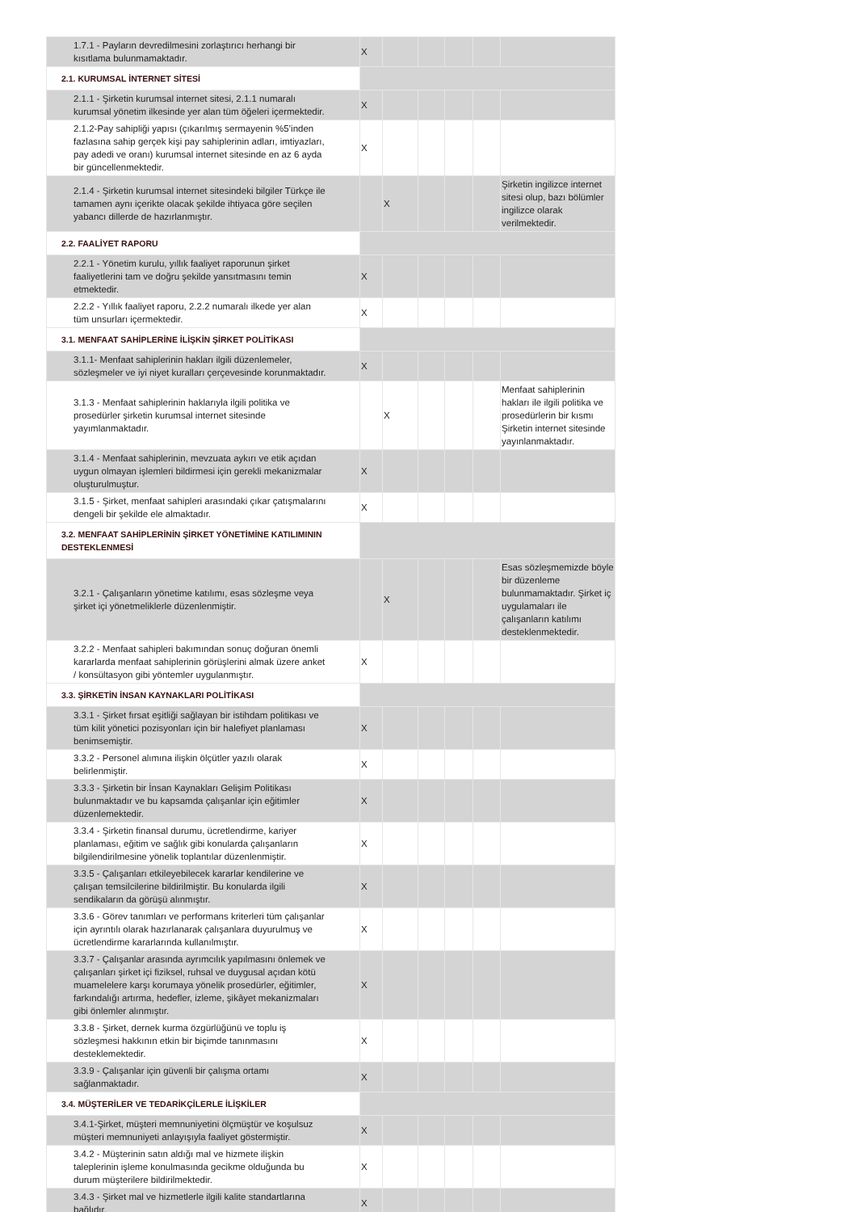| 1.7.1 - Payların devredilmesini zorlaştırıcı herhangi bir kısıtlama bulunmamaktadır. | X | | | | | |
| 2.1. KURUMSAL İNTERNET SİTESİ | | | | | | |
| 2.1.1 - Şirketin kurumsal internet sitesi, 2.1.1 numaralı kurumsal yönetim ilkesinde yer alan tüm öğeleri içermektedir. | X | | | | | |
| 2.1.2-Pay sahipliği yapısı (çıkarılmış sermayenin %5’inden fazlasına sahip gerçek kişi pay sahiplerinin adları, imtiyazları, pay adedi ve oranı) kurumsal internet sitesinde en az 6 ayda bir güncellenmektedir. | X | | | | | |
| 2.1.4 - Şirketin kurumsal internet sitesindeki bilgiler Türkçe ile tamamen aynı içerikte olacak şekilde ihtiyaca göre seçilen yabancı dillerde de hazırlanmıştır. | | X | | | | Şirketin ingilizce internet sitesi olup, bazı bölümler ingilizce olarak verilmektedir. |
| 2.2. FAALİYET RAPORU | | | | | | |
| 2.2.1 - Yönetim kurulu, yıllık faaliyet raporunun şirket faaliyetlerini tam ve doğru şekilde yansıtmasını temin etmektedir. | X | | | | | |
| 2.2.2 - Yıllık faaliyet raporu, 2.2.2 numaralı ilkede yer alan tüm unsurları içermektedir. | X | | | | | |
| 3.1. MENFAAT SAHİPLERİNE İLİŞKİN ŞİRKET POLİTİKASI | | | | | | |
| 3.1.1- Menfaat sahiplerinin hakları ilgili düzenlemeler, sözleşmeler ve iyi niyet kuralları çerçevesinde korunmaktadır. | X | | | | | |
| 3.1.3 - Menfaat sahiplerinin haklarıyla ilgili politika ve prosedürler şirketin kurumsal internet sitesinde yayımlanmaktadır. | | X | | | | Menfaat sahiplerinin hakları ile ilgili politika ve prosedürlerin bir kısmı Şirketin internet sitesinde yayınlanmaktadır. |
| 3.1.4 - Menfaat sahiplerinin, mevzuata aykırı ve etik açıdan uygun olmayan işlemleri bildirmesi için gerekli mekanizmalar oluşturulmuştur. | X | | | | | |
| 3.1.5 - Şirket, menfaat sahipleri arasındaki çıkar çatışmalarını dengeli bir şekilde ele almaktadır. | X | | | | | |
| 3.2. MENFAAT SAHİPLERİNİN ŞİRKET YÖNETİMİNE KATILIMININ DESTEKLENMESİ | | | | | | |
| 3.2.1 - Çalışanların yönetime katılımı, esas sözleşme veya şirket içi yönetmeliklerle düzenlenmiştir. | | X | | | | Esas sözleşmemizde böyle bir düzenleme bulunmamaktadır. Şirket iç uygulamaları ile çalışanların katılımı desteklenmektedir. |
| 3.2.2 - Menfaat sahipleri bakımından sonuç doğuran önemli kararlarda menfaat sahiplerinin görüşlerini almak üzere anket / konsültasyon gibi yöntemler uygulanmıştır. | X | | | | | |
| 3.3. ŞİRKETİN İNSAN KAYNAKLARI POLİTİKASI | | | | | | |
| 3.3.1 - Şirket fırsat eşitliği sağlayan bir istihdam politikası ve tüm kilit yönetici pozisyonları için bir halefiyet planlaması benimsemiştir. | X | | | | | |
| 3.3.2 - Personel alımına ilişkin ölçütler yazılı olarak belirlenmiştir. | X | | | | | |
| 3.3.3 - Şirketin bir İnsan Kaynakları Gelişim Politikası bulunmaktadır ve bu kapsamda çalışanlar için eğitimler düzenlemektedir. | X | | | | | |
| 3.3.4 - Şirketin finansal durumu, ücretlendirme, kariyer planlaması, eğitim ve sağlık gibi konularda çalışanların bilgilendirilmesine yönelik toplantılar düzenlenmiştir. | X | | | | | |
| 3.3.5 - Çalışanları etkileyebilecek kararlar kendilerine ve çalışan temsilcilerine bildirilmiştir. Bu konularda ilgili sendikaların da görüşü alınmıştır. | X | | | | | |
| 3.3.6 - Görev tanımları ve performans kriterleri tüm çalışanlar için ayrıntılı olarak hazırlanarak çalışanlara duyurulmuş ve ücretlendirme kararlarında kullanılmıştır. | X | | | | | |
| 3.3.7 - Çalışanlar arasında ayrımcılık yapılmasını önlemek ve çalışanları şirket içi fiziksel, ruhsal ve duygusal açıdan kötü muamelelere karşı korumaya yönelik prosedürler, eğitimler, farkındalığı artırma, hedefler, izleme, şikâyet mekanizmaları gibi önlemler alınmıştır. | X | | | | | |
| 3.3.8 - Şirket, dernek kurma özgürlüğünü ve toplu iş sözleşmesi hakkının etkin bir biçimde tanınmasını desteklemektedir. | X | | | | | |
| 3.3.9 - Çalışanlar için güvenli bir çalışma ortamı sağlanmaktadır. | X | | | | | |
| 3.4. MÜŞTERİLER VE TEDARİKÇİLERLE İLİŞKİLER | | | | | | |
| 3.4.1-Şirket, müşteri memnuniyetini ölçmüştür ve koşulsuz müşteri memnuniyeti anlayışıyla faaliyet göstermiştir. | X | | | | | |
| 3.4.2 - Müşterinin satın aldığı mal ve hizmete ilişkin taleplerinin işleme konulmasında gecikme olduğunda bu durum müşterilere bildirilmektedir. | X | | | | | |
| 3.4.3 - Şirket mal ve hizmetlerle ilgili kalite standartlarına bağlıdır. | X | | | | | |